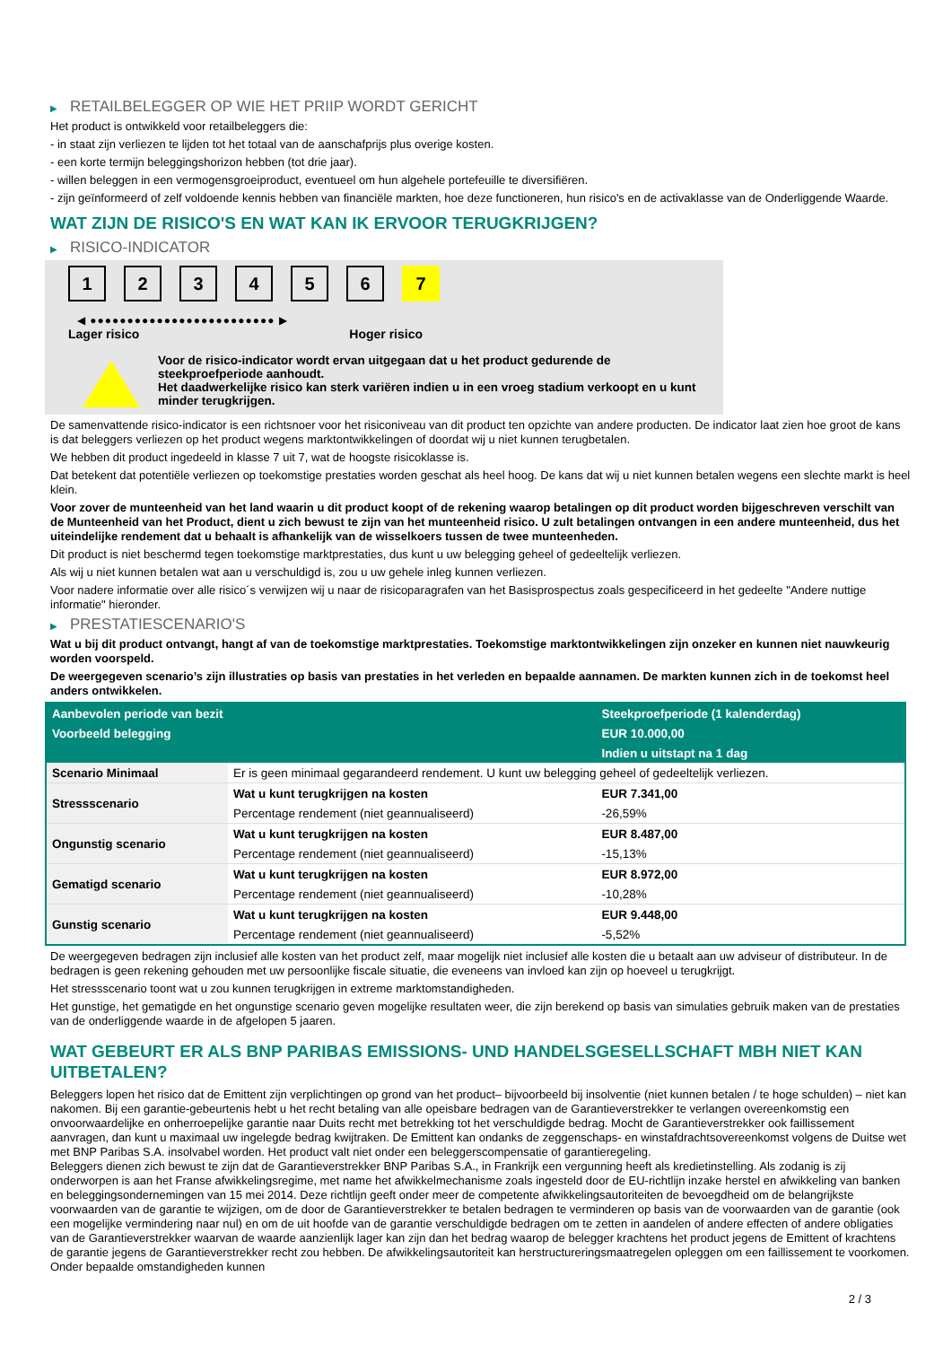▶ RETAILBELEGGER OP WIE HET PRIIP WORDT GERICHT
Het product is ontwikkeld voor retailbeleggers die:
- in staat zijn verliezen te lijden tot het totaal van de aanschafprijs plus overige kosten.
- een korte termijn beleggingshorizon hebben (tot drie jaar).
- willen beleggen in een vermogensgroeiproduct, eventueel om hun algehele portefeuille te diversifiëren.
- zijn geïnformeerd of zelf voldoende kennis hebben van financiële markten, hoe deze functioneren, hun risico's en de activaklasse van de Onderliggende Waarde.
WAT ZIJN DE RISICO'S EN WAT KAN IK ERVOOR TERUGKRIJGEN?
▶ RISICO-INDICATOR
1 2 3 4 5 6 7
◀ ●●●●●●●●●●●●●●●●●●●●●●●●● ▶
Lager risico Hoger risico
Voor de risico-indicator wordt ervan uitgegaan dat u het product gedurende de steekproefperiode aanhoudt.
Het daadwerkelijke risico kan sterk variëren indien u in een vroeg stadium verkoopt en u kunt minder terugkrijgen.
De samenvattende risico-indicator is een richtsnoer voor het risiconiveau van dit product ten opzichte van andere producten. De indicator laat zien hoe groot de kans is dat beleggers verliezen op het product wegens marktontwikkelingen of doordat wij u niet kunnen terugbetalen.
We hebben dit product ingedeeld in klasse 7 uit 7, wat de hoogste risicoklasse is.
Dat betekent dat potentiële verliezen op toekomstige prestaties worden geschat als heel hoog. De kans dat wij u niet kunnen betalen wegens een slechte markt is heel klein.
Voor zover de munteenheid van het land waarin u dit product koopt of de rekening waarop betalingen op dit product worden bijgeschreven verschilt van de Munteenheid van het Product, dient u zich bewust te zijn van het munteenheid risico. U zult betalingen ontvangen in een andere munteenheid, dus het uiteindelijke rendement dat u behaalt is afhankelijk van de wisselkoers tussen de twee munteenheden.
Dit product is niet beschermd tegen toekomstige marktprestaties, dus kunt u uw belegging geheel of gedeeltelijk verliezen.
Als wij u niet kunnen betalen wat aan u verschuldigd is, zou u uw gehele inleg kunnen verliezen.
Voor nadere informatie over alle risico´s verwijzen wij u naar de risicoparagrafen van het Basisprospectus zoals gespecificeerd in het gedeelte "Andere nuttige informatie" hieronder.
▶ PRESTATIESCENARIO'S
Wat u bij dit product ontvangt, hangt af van de toekomstige marktprestaties. Toekomstige marktontwikkelingen zijn onzeker en kunnen niet nauwkeurig worden voorspeld.
De weergegeven scenario’s zijn illustraties op basis van prestaties in het verleden en bepaalde aannamen. De markten kunnen zich in de toekomst heel anders ontwikkelen.
| Aanbevolen periode van bezit | | Steekproefperiode (1 kalenderdag) |
| Voorbeeld belegging | | EUR 10.000,00 |
| | | Indien u uitstapt na 1 dag |
| Scenario Minimaal | Er is geen minimaal gegarandeerd rendement. U kunt uw belegging geheel of gedeeltelijk verliezen. | |
| Stressscenario | Wat u kunt terugkrijgen na kosten | EUR 7.341,00 |
| | Percentage rendement (niet geannualiseerd) | -26,59% |
| Ongunstig scenario | Wat u kunt terugkrijgen na kosten | EUR 8.487,00 |
| | Percentage rendement (niet geannualiseerd) | -15,13% |
| Gematigd scenario | Wat u kunt terugkrijgen na kosten | EUR 8.972,00 |
| | Percentage rendement (niet geannualiseerd) | -10,28% |
| Gunstig scenario | Wat u kunt terugkrijgen na kosten | EUR 9.448,00 |
| | Percentage rendement (niet geannualiseerd) | -5,52% |
De weergegeven bedragen zijn inclusief alle kosten van het product zelf, maar mogelijk niet inclusief alle kosten die u betaalt aan uw adviseur of distributeur. In de bedragen is geen rekening gehouden met uw persoonlijke fiscale situatie, die eveneens van invloed kan zijn op hoeveel u terugkrijgt.
Het stressscenario toont wat u zou kunnen terugkrijgen in extreme marktomstandigheden.
Het gunstige, het gematigde en het ongunstige scenario geven mogelijke resultaten weer, die zijn berekend op basis van simulaties gebruik maken van de prestaties van de onderliggende waarde in de afgelopen 5 jaaren.
WAT GEBEURT ER ALS BNP PARIBAS EMISSIONS- UND HANDELSGESELLSCHAFT MBH NIET KAN UITBETALEN?
Beleggers lopen het risico dat de Emittent zijn verplichtingen op grond van het product– bijvoorbeeld bij insolventie (niet kunnen betalen / te hoge schulden) – niet kan nakomen. Bij een garantie-gebeurtenis hebt u het recht betaling van alle opeisbare bedragen van de Garantieverstrekker te verlangen overeenkomstig een onvoorwaardelijke en onherroepelijke garantie naar Duits recht met betrekking tot het verschuldigde bedrag. Mocht de Garantieverstrekker ook faillissement aanvragen, dan kunt u maximaal uw ingelegde bedrag kwijtraken. De Emittent kan ondanks de zeggenschaps- en winstafdrachtsovereenkomst volgens de Duitse wet met BNP Paribas S.A. insolvabel worden. Het product valt niet onder een beleggerscompensatie of garantieregeling.
Beleggers dienen zich bewust te zijn dat de Garantieverstrekker BNP Paribas S.A., in Frankrijk een vergunning heeft als kredietinstelling. Als zodanig is zij onderworpen is aan het Franse afwikkelingsregime, met name het afwikkelmechanisme zoals ingesteld door de EU-richtlijn inzake herstel en afwikkeling van banken en beleggingsondernemingen van 15 mei 2014. Deze richtlijn geeft onder meer de competente afwikkelingsautoriteiten de bevoegdheid om de belangrijkste voorwaarden van de garantie te wijzigen, om de door de Garantieverstrekker te betalen bedragen te verminderen op basis van de voorwaarden van de garantie (ook een mogelijke vermindering naar nul) en om de uit hoofde van de garantie verschuldigde bedragen om te zetten in aandelen of andere effecten of andere obligaties van de Garantieverstrekker waarvan de waarde aanzienlijk lager kan zijn dan het bedrag waarop de belegger krachtens het product jegens de Emittent of krachtens de garantie jegens de Garantieverstrekker recht zou hebben. De afwikkelingsautoriteit kan herstructureringsmaatregelen opleggen om een faillissement te voorkomen. Onder bepaalde omstandigheden kunnen
2 / 3